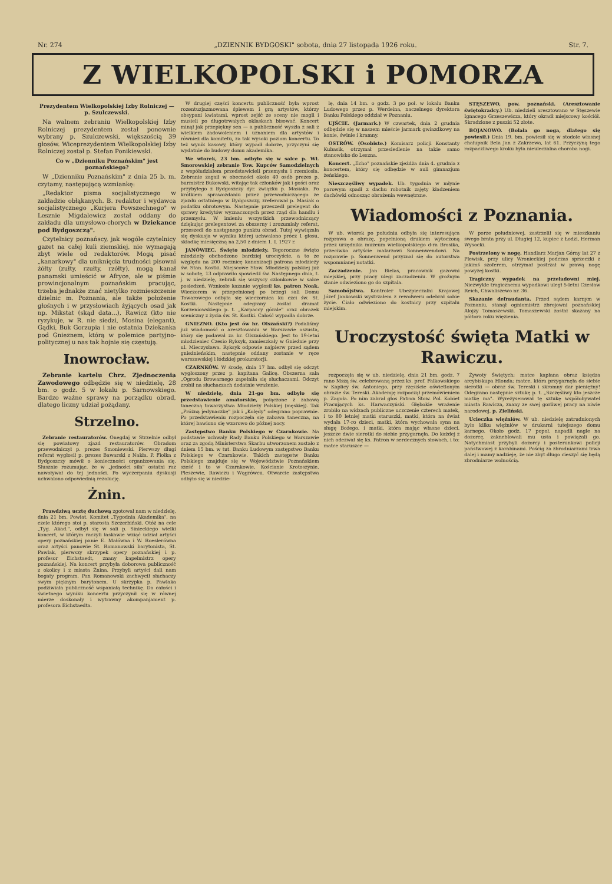Nr. 274 „DZIENNIK BYDGOSKI" sobota, dnia 27 listopada 1926 roku. Str. 7.
Z WIELKOPOLSKI i POMORZA
Prezydentem Wielkopolskiej Izby Rolniczej — p. Szulczewski.
Na walnem zebraniu Wielkopolskiej Izby Rolniczej prezydentem został ponownie wybrany p. Szulczewski, większością 39 głosów. Wiceprezydentem Wielkopolskiej Izby Rolniczej został p. Stefan Ponikiewski.
Co w „Dzienniku Poznańskim" jest poznańskiego?
W „Dzienniku Poznańskim" z dnia 25 b. m. czytamy, następującą wzmiankę:
„Redaktor pisma socjalistycznego w zakładzie obłąkanych. B. redaktor i wydawca socjalistycznego „Kurjera Powszechnego" w Lesznie Migdalewicz został oddany do zakładu dla umysłowo-chorych w Dziekance pod Bydgoszczą".
Czytelnicy poznańscy, jak wogóle czytelnicy gazet na całej kuli ziemskiej, nie wymagają zbyt wiele od redaktorów. Mogą pisać „kanarkowy" dla uniknięcia trudności pisowni żółty (zułty, rzułty, rzółty), mogą kanał panamski umieścić w Afryce, ale w piśmie prowincjonalnym poznańskim pracując, trzeba jednakże znać nietylko rozmieszczenie dzielnic m. Poznania, ale także położenie głośnych i w przysłowiach żyjących osad jak np. Mikstat (skąd data...), Rawicz (kto nie ryzykuje, w R. nie siedzi, Mosina (elegant), Gądki, Buk Gorzupia i nie ostatnia Dziekanka pod Gnieznem, którą w polemice partyjno-politycznej u nas tak hojnie się częstują.
Inowrocław.
Zebranie kartelu Chrz. Zjednoczenia Zawodowego odbędzie się w niedzielę, 28 bm. o godz. 5 w lokalu p. Sarnowskiego. Bardzo ważne sprawy na porządku obrad, dlatego liczny udział pożądany.
Strzelno.
Zebranie restauratorów. Onegdaj w Strzelnie odbył się powiatowy zjazd restauratorów. Obradom przewodniczył p. prezes Smoniewski. Pierwszy długi referat wygłosił p. prezes Bawarski z Nakła. P. Fiołka z Bydgoszczy mówił o konieczności organizowania się. Słusznie rozumując, że w „jedności siła" ostatni raz nawoływał do tej jedności. Po wyczerpaniu dyskusji uchwalono odpowiednią rezolucję.
Żnin.
Prawdziwą ucztę duchową zgotował nam w niedzielę, dnia 21 bm. Powiat. Komitet „Tygodnia Akademika", na czele którego stoi p. starosta Szczerbiński. Otóż na cele „Tyg. Akad.", odbył się w sali p. Sinieckiego wielki koncert, w którym raczyli łaskawie wziąć udział artyści opery poznańskiej panie E. Małówna i W. Roeslerówna oraz artyści panowie St. Romanowski barytonista, St. Pawlak, pierwszy skrzypek opery poznańskiej i p. profesor Eichstaedt, znany kapelmistrz opery poznańskiej. Na koncert przybyła doborowa publiczność z okolicy i z miasta Żnina. Przybyli artyści dali nam bogaty program. Pan Romanowski zachwycił słuchaczy swym pięknym barytonem. U skrzypka p. Pawlaka podziwiała publiczność wspaniałą technikę. Do całości i świetnego wyniku koncertu przyczynił się w równej mierze doskonały i wytrawny akompanjament p. profesora Eichstaedta.
W drugiej części koncertu publiczność była wprost rozentuzjazmowana śpiewem i grą artystów, którzy obsypani kwiatami, wprost zejść ze sceny nie mogli i musieli po długotrwałych oklaskach bisować. Koncert minął jak przepiękny sen — a publiczność wyszła z sali z wielkiem zadowoleniem i uznaniem dla artystów i również dla komitetu, za tak wysoki poziom koncertu. To też wynik kasowy, który wypadł dobrze, przyczyni się wydatnie do budowy domu akademika.
We wtorek, 23 bm. odbyło się w salce p. Wł. Smorowskiej zebranie Tow. Kupców Samodzielnych z współudziałem przedstawicieli przemysłu i rzemiosła. Zebranie zagaił w obecności około 40 osób prezes p. burmistrz Bukowski, witając tak członków jak i gości oraz przybyłego z Bydgoszczy dyr. związku p. Masiaka. Po krótkiem sprawozdaniu przez przewodniczącego ze zjazdu ostatniego w Bydgoszczy, zreferował p. Masiak o podatku obrotowym. Następnie przeszedł prelegent do sprawy kredytów wyznaczonych przez rząd dla handlu i przemysłu. W imieniu wszystkich przewodniczący dziękując prelegentowi za obszerny i zrozumiały referat, przeszedł do następnego punktu obrad. Tutaj wywiązała się dyskusja w wyniku której uchwalono prócz 1 głosu, składkę miesięczną na 2,50 z dniem 1. I. 1927 r.
JANÓWIEC. Święto młodzieży. Tegoroczne święto młodzieży obchodzono bardziej uroczyście, a to ze względu na 200 rocznicę kanonizacji patrona młodzieży św. Stan. Kostki. Miejscowe Stow. Młodzieży polskiej już w sobotę, 13 odprawiło spowiedź św. Następnego dnia, t. j. w niedzielę, zebrali się wszyscy członkowie w salce posiedzeń. Wzniosłe kazanie wygłosił ks. patron Noak. Wieczorem w przepełnionej po brzegi sali Domu Towarowego odbyła się wieczornica ku czci św. St. Kostki. Następnie odegrany został dramat Korzeniowskiego p. t. „Karpaccy górale" oraz obrazek sceniczny z życia św. St. Kostki. Całość wypadła dobrze.
GNIEZNO. (Kto jest ów hr. Olszański?) Podaliśmy już wiadomość o aresztowaniu w Warszawie oszusta, który się podawał za hr. Olszańskiego. Jest to 19-letni młodzieniec Czesio Ryksyk, zamieszkały w Gnieźnie przy ul. Mieczysława. Ryksyk odpowie najpierw przed sądem gnieźnieńskim, następnie oddany zostanie w ręce warszawskiej i łódzkiej prokuratorji.
CZARNKÓW. W środę, dnia 17 bm. odbył się odczyt wygłoszony przez p. kapitana Galicę. Obszerna sala „Ogrodu Browarnego zapełniła się słuchaczami. Odczyt zrobił na słuchaczach dodatnie wrażenie.
W niedzielę, dnia 21-go bm. odbyło się przedstawienie amatorskie, połączone z zabawą taneczną towarzystwa Młodzieży Polskiej (męskiej). Tak „Próżną jedynaczkę" jak i „Kolędy" odegrano poprawnie. Po przedstawieniu rozpoczęła się zabawa taneczna, na której bawiono się wzorowo do późnej nocy.
Zastępstwo Banku Polskiego w Czarnkowie. Na podstawie uchwały Rady Banku Polskiego w Warszawie oraz za zgodą Ministerstwa Skarbu utworzonem zostało z dniem 15 bm. w tut. Banku Ludowym zastępstwo Banku Polskiego w Czarnkowie. Takich zastępstw Banku Polskiego znajduje się w Województwie Poznańskiem sześć i to w Czarnkowie, Kościanie Krotoszynie, Pleszewie, Rawiczu i Wągrówcu. Otwarcie zastępstwa odbyło się w niedzie-
lę, dnia 14 bm. o godz. 3 po poł. w lokalu Banku Ludowego przez p. Werdeina, naczelnego dyrektora Banku Polskiego oddział w Poznaniu.
UJŚCIE. (Jarmark.) W czwartek, dnia 2 grudnia odbędzie się w naszem mieście jarmark gwiazdkowy na konie, świnie i kramny.
OSTRÓW. (Osobiste.) Komisarz policji Konstanty Kubasik, otrzymał przesiedlenie na takie samo stanowisko do Leszna.
Koncert. „Echo" poznańskie zjeżdża dnia 4. grudnia z koncertem, który się odbędzie w auli gimnazjum żeńskiego.
Nieszczęśliwy wypadek. Ub. tygodnia w młynie parowym spadł z dachu robotnik zajęty kładzeniem dachówki odnosząc obrażenia wewnętrzne.
STĘSZEWO, pow. poznański. (Aresztowanie świętokradcy.) Ub. niedzieli aresztowano w Stęszewie Ignacego Grzeszewicza, który okradł miejscowy kościół. Skradzione z puszki 52 złote.
BOJANOWO. (Bolała go noga, dlatego się powiesił.) Dnia 19. bm. powiesił się w stodole własnej chałupnik Bela Jan z Zakrzewa, lat 61. Przyczyną tego rozpaczliwego kroku była nieuleczalna choroba nogi.
Wiadomości z Poznania.
W ub. wtorek po południu odbyła się interesująca rozprawa o obrazę, popełnioną drukiem wytoczoną przez urzędnika muzeum wielkopolskiego d-ra Brosika, przeciwko artyście malarzowi Sonnenwendowi. Na rozprawie p. Sonnenwend przyznał się do autorstwa wspomnianej notatki.
Zaczadzenie. Jan Bielas, pracownik gazowni miejskiej, przy pracy uległ zaczadzeniu. W groźnym stanie odwieziono go do szpitala.
Samobójstwa. Kontroler Ubezpieczalni Krajowej Józef Jankowski wystrzałem z rewolweru odebrał sobie życie. Ciało odwieziono do kostnicy przy szpitalu miejskim.
W porze południowej, zastrzelił się w mieszkaniu swego brata przy ul. Długiej 12, kupiec z Łodzi, Herman Wysocki.
Postrzelony w nogę. Handlarz Marjan Górny lat 27 z Plewisk, przy ulicy Wronieckiej podczas sprzeczki z jakimś szoferem, otrzymał postrzał w prawą nogę powyżej kostki.
Tragiczny wypadek na przeładowni miej. Niezwykle tragicznemu wypadkowi uległ 5-letni Czesław Reich, Chwaliszewo nr. 36.
Skazanie defraudanta. Przed sądem karnym w Poznaniu, stanął ogniomistrz zbrojowni poznańskiej Alojzy Tomaszewski. Tomaszewski został skazany na półtora roku więzienia.
Uroczystość święta Matki w Rawiczu.
rozpoczęła się w ub. niedzielę, dnia 21 bm. godz. 7 rano Mszą św. celebrowaną przez ks. prof. Falkowskiego w Kaplicy św. Antoniego, przy rzęsiście oświetlonym obrazie św. Tereski. Akademję rozpoczął przemówieniem p. Zagoła. Po nim zabrał głos Patron Stow. Pol. Kobiet Pracujących ks. Harwaczyński. Głębokie wrażenie zrobiło na widzach publiczne uczczenie czterech matek, i to 80 letniej matki staruszki, matki, która na świat wydała 17-ro dzieci, matki, która wychowała syna na sługę Bożego, i matki, która mając własne dzieci, jeszcze dwie sierotki do siebie przygarnęła. Do każdej z nich odezwał się ks. Patron w serdecznych słowach, i to: matce staruszce —
Żywoty Świętych; matce kapłana obraz księdza arcybiskupa Hlonda; matce, która przygarnęła do siebie sierotki — obraz św. Tereski i skromny dar pieniężny! Odegrano następnie sztukę p. t. „Szczęśliwy kto jeszcze matkę ma". Wyreżyserował tę sztukę współobywatel miasta Rawicza, znany ze swej gorliwej pracy na niwie narodowej, p. Zieliński.
Ucieczka więźniów. W ub. niedzielę zatrudnionych było kilku więźniów w drukarni tutejszego domu karnego. Około godz. 17 popoł. napadli nagle na dozorcę, zakneblowali mu usta i powiązali go. Natychmiast przybyli dozorcy i posterunkowi policji państwowej z karabinami. Pościg za zbrodniarzami trwa dalej i mamy nadzieję, że nie zbyt długo cieszyć się będą zbrodniarze wolnością.